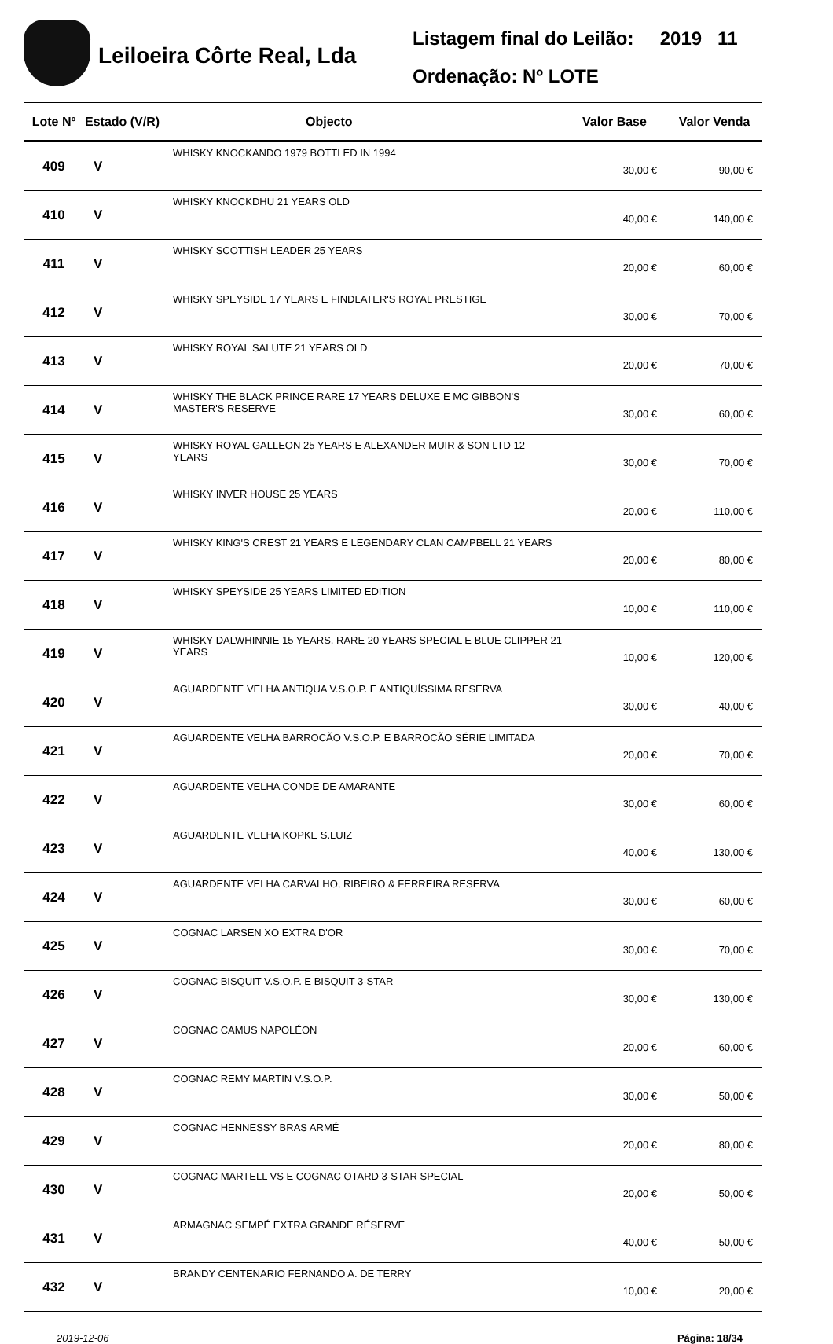Leiloeira Côrte Real, Lda
Listagem final do Leilão: 2019 11
Ordenação: Nº LOTE
| Lote Nº | Estado (V/R) | Objecto | Valor Base | Valor Venda |
| --- | --- | --- | --- | --- |
| 409 | V | WHISKY KNOCKANDO 1979 BOTTLED IN 1994 | 30,00 € | 90,00 € |
| 410 | V | WHISKY KNOCKDHU 21 YEARS OLD | 40,00 € | 140,00 € |
| 411 | V | WHISKY SCOTTISH LEADER 25 YEARS | 20,00 € | 60,00 € |
| 412 | V | WHISKY SPEYSIDE 17 YEARS E FINDLATER'S ROYAL PRESTIGE | 30,00 € | 70,00 € |
| 413 | V | WHISKY ROYAL SALUTE 21 YEARS OLD | 20,00 € | 70,00 € |
| 414 | V | WHISKY THE BLACK PRINCE RARE 17 YEARS DELUXE E MC GIBBON'S MASTER'S RESERVE | 30,00 € | 60,00 € |
| 415 | V | WHISKY ROYAL GALLEON 25 YEARS E ALEXANDER MUIR & SON LTD 12 YEARS | 30,00 € | 70,00 € |
| 416 | V | WHISKY INVER HOUSE 25 YEARS | 20,00 € | 110,00 € |
| 417 | V | WHISKY KING'S CREST 21 YEARS E LEGENDARY CLAN CAMPBELL 21 YEARS | 20,00 € | 80,00 € |
| 418 | V | WHISKY SPEYSIDE 25 YEARS LIMITED EDITION | 10,00 € | 110,00 € |
| 419 | V | WHISKY DALWHINNIE 15 YEARS, RARE 20 YEARS SPECIAL E BLUE CLIPPER 21 YEARS | 10,00 € | 120,00 € |
| 420 | V | AGUARDENTE VELHA ANTIQUA V.S.O.P. E ANTIQUÍSSIMA RESERVA | 30,00 € | 40,00 € |
| 421 | V | AGUARDENTE VELHA BARROCÃO V.S.O.P. E BARROCÃO SÉRIE LIMITADA | 20,00 € | 70,00 € |
| 422 | V | AGUARDENTE VELHA CONDE DE AMARANTE | 30,00 € | 60,00 € |
| 423 | V | AGUARDENTE VELHA KOPKE S.LUIZ | 40,00 € | 130,00 € |
| 424 | V | AGUARDENTE VELHA CARVALHO, RIBEIRO & FERREIRA RESERVA | 30,00 € | 60,00 € |
| 425 | V | COGNAC LARSEN XO EXTRA D'OR | 30,00 € | 70,00 € |
| 426 | V | COGNAC BISQUIT V.S.O.P. E BISQUIT 3-STAR | 30,00 € | 130,00 € |
| 427 | V | COGNAC CAMUS NAPOLÉON | 20,00 € | 60,00 € |
| 428 | V | COGNAC REMY MARTIN V.S.O.P. | 30,00 € | 50,00 € |
| 429 | V | COGNAC HENNESSY BRAS ARMÉ | 20,00 € | 80,00 € |
| 430 | V | COGNAC MARTELL VS E COGNAC OTARD 3-STAR SPECIAL | 20,00 € | 50,00 € |
| 431 | V | ARMAGNAC SEMPÉ EXTRA GRANDE RÉSERVE | 40,00 € | 50,00 € |
| 432 | V | BRANDY CENTENARIO FERNANDO A. DE TERRY | 10,00 € | 20,00 € |
2019-12-06 Página: 18/34